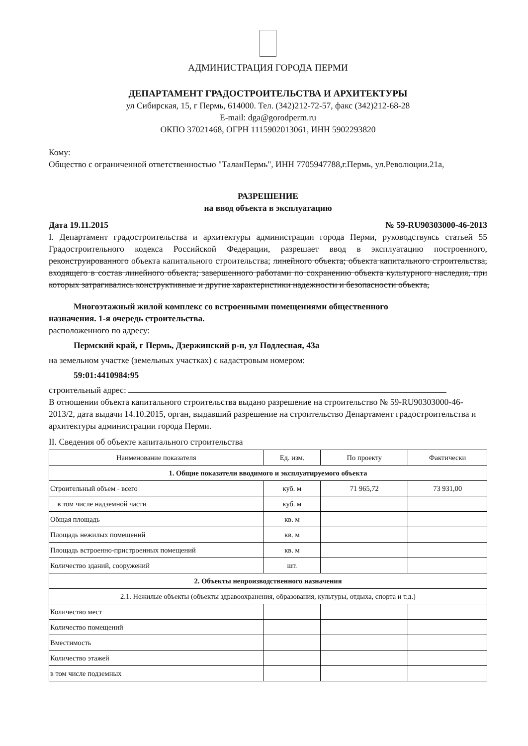АДМИНИСТРАЦИЯ ГОРОДА ПЕРМИ
ДЕПАРТАМЕНТ ГРАДОСТРОИТЕЛЬСТВА И АРХИТЕКТУРЫ
ул Сибирская, 15, г Пермь, 614000. Тел. (342)212-72-57, факс (342)212-68-28
E-mail: dga@gorodperm.ru
ОКПО 37021468, ОГРН 1115902013061, ИНН 5902293820
Кому:
Общество с ограниченной ответственностью "ТаланПермь", ИНН 7705947788,г.Пермь, ул.Революции.21а,
РАЗРЕШЕНИЕ
на ввод объекта в эксплуатацию
Дата 19.11.2015 № 59-RU90303000-46-2013
I. Департамент градостроительства и архитектуры администрации города Перми, руководствуясь статьей 55 Градостроительного кодекса Российской Федерации, разрешает ввод в эксплуатацию построенного, реконструированного объекта капитального строительства; линейного объекта; объекта капитального строительства, входящего в состав линейного объекта; завершенного работами по сохранению объекта культурного наследия, при которых затрагивались конструктивные и другие характеристики надежности и безопасности объекта,
Многоэтажный жилой комплекс со встроенными помещениями общественного
назначения. 1-я очередь строительства.
расположенного по адресу:
Пермский край, г Пермь, Дзержинский р-н, ул Подлесная, 43а
на земельном участке (земельных участках) с кадастровым номером:
59:01:4410984:95
строительный адрес:
В отношении объекта капитального строительства выдано разрешение на строительство № 59-RU90303000-46-2013/2, дата выдачи 14.10.2015, орган, выдавший разрешение на строительство Департамент градостроительства и архитектуры администрации города Перми.
II. Сведения об объекте капитального строительства
| Наименование показателя | Ед. изм. | По проекту | Фактически |
| --- | --- | --- | --- |
| 1. Общие показатели вводимого и эксплуатируемого объекта | | | |
| Строительный объем - всего | куб. м | 71 965,72 | 73 931,00 |
| в том числе надземной части | куб. м | | |
| Общая площадь | кв. м | | |
| Площадь нежилых помещений | кв. м | | |
| Площадь встроенно-пристроенных помещений | кв. м | | |
| Количество зданий, сооружений | шт. | | |
| 2. Объекты непроизводственного назначения | | | |
| 2.1. Нежилые объекты (объекты здравоохранения, образования, культуры, отдыха, спорта и т.д.) | | | |
| Количество мест | | | |
| Количество помещений | | | |
| Вместимость | | | |
| Количество этажей | | | |
| в том числе подземных | | | |